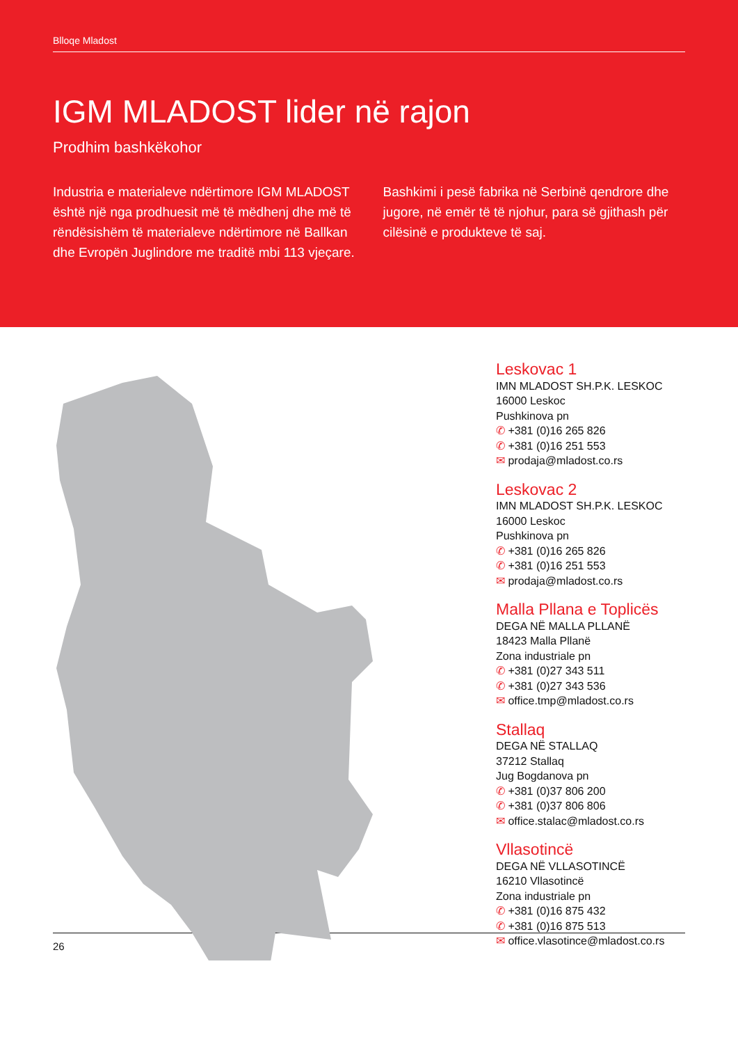Blloqe Mladost
IGM MLADOST lider në rajon
Prodhim bashkëkohor
Industria e materialeve ndërtimore IGM MLADOST është një nga prodhuesit më të mëdhenj dhe më të rëndësishëm të materialeve ndërtimore në Ballkan dhe Evropën Juglindore me traditë mbi 113 vjeçare.
Bashkimi i pesë fabrika në Serbinë qendrore dhe jugore, në emër të të njohur, para së gjithash për cilësinë e produkteve të saj.
Leskovac 1
IMN MLADOST SH.P.K. LESKOC
16000 Leskoc
Pushkinova pn
✆ +381 (0)16 265 826
✆ +381 (0)16 251 553
✉ prodaja@mladost.co.rs
Leskovac 2
IMN MLADOST SH.P.K. LESKOC
16000 Leskoc
Pushkinova pn
✆ +381 (0)16 265 826
✆ +381 (0)16 251 553
✉ prodaja@mladost.co.rs
Malla Pllana e Toplicës
DEGA NË MALLA PLLANË
18423 Malla Pllanë
Zona industriale pn
✆ +381 (0)27 343 511
✆ +381 (0)27 343 536
✉ office.tmp@mladost.co.rs
Stallaq
DEGA NË STALLAQ
37212 Stallaq
Jug Bogdanova pn
✆ +381 (0)37 806 200
✆ +381 (0)37 806 806
✉ office.stalac@mladost.co.rs
Vllasotincë
DEGA NË VLLASOTINCË
16210 Vllasotincë
Zona industriale pn
✆ +381 (0)16 875 432
✆ +381 (0)16 875 513
✉ office.vlasotince@mladost.co.rs
26